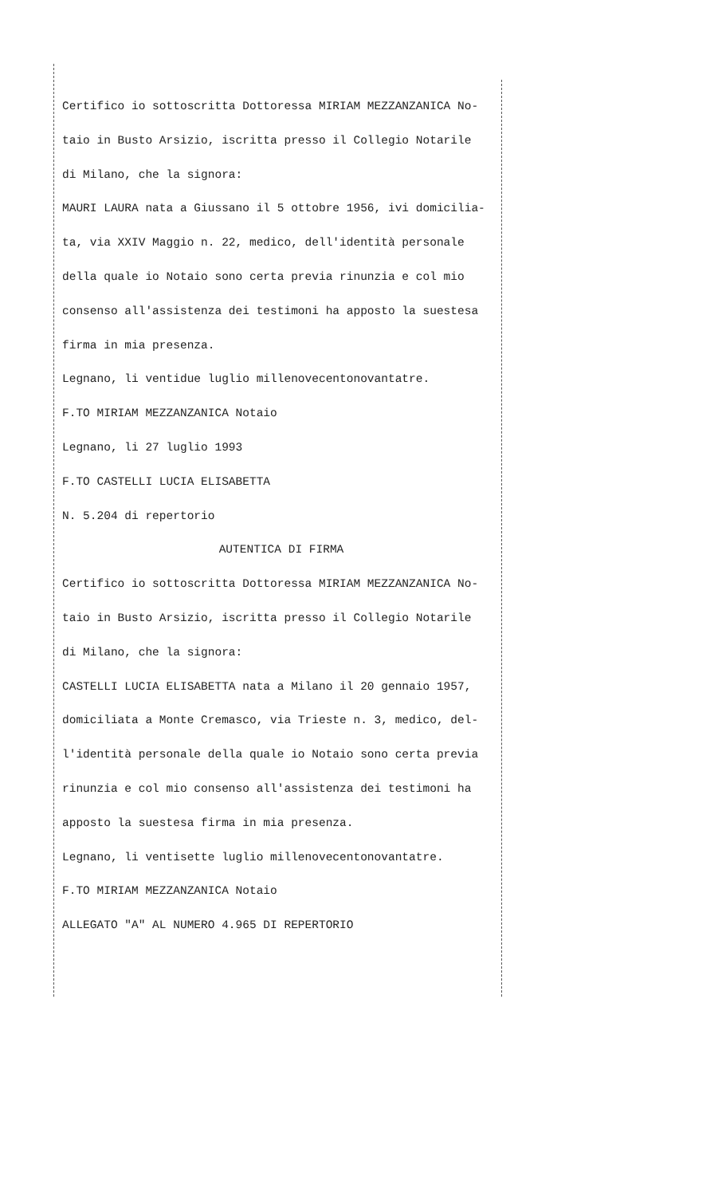Certifico io sottoscritta Dottoressa MIRIAM MEZZANZANICA No-
taio in Busto Arsizio, iscritta presso il Collegio Notarile
di Milano, che la signora:
MAURI LAURA nata a Giussano il 5 ottobre 1956, ivi domicilia-
ta, via XXIV Maggio n. 22, medico, dell'identità personale
della quale io Notaio sono certa previa rinunzia e col mio
consenso all'assistenza dei testimoni ha apposto la suestesa
firma in mia presenza.
Legnano, li ventidue luglio millenovecentonovantatre.
F.TO MIRIAM MEZZANZANICA Notaio
Legnano, li 27 luglio 1993
F.TO CASTELLI LUCIA ELISABETTA
N. 5.204 di repertorio
AUTENTICA DI FIRMA
Certifico io sottoscritta Dottoressa MIRIAM MEZZANZANICA No-
taio in Busto Arsizio, iscritta presso il Collegio Notarile
di Milano, che la signora:
CASTELLI LUCIA ELISABETTA nata a Milano il 20 gennaio 1957,
domiciliata a Monte Cremasco, via Trieste n. 3, medico, del-
l'identità personale della quale io Notaio sono certa previa
rinunzia e col mio consenso all'assistenza dei testimoni ha
apposto la suestesa firma in mia presenza.
Legnano, li ventisette luglio millenovecentonovantatre.
F.TO MIRIAM MEZZANZANICA Notaio
ALLEGATO "A" AL NUMERO 4.965 DI REPERTORIO